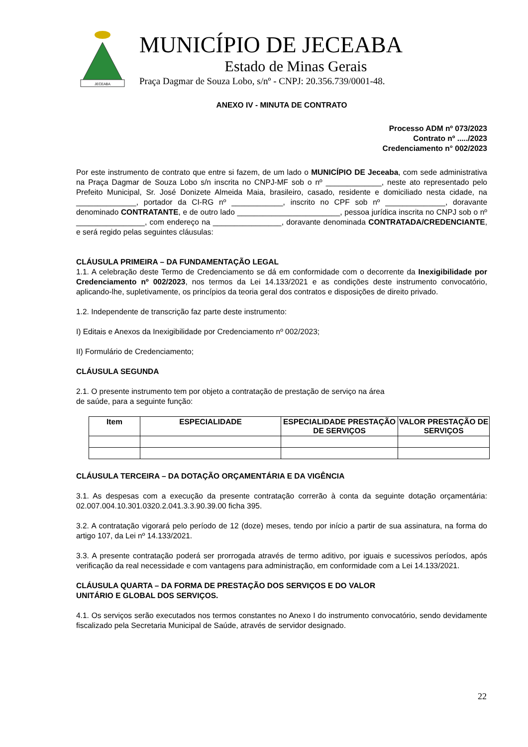JECEABA
MUNICÍPIO DE JECEABA
Estado de Minas Gerais
Praça Dagmar de Souza Lobo, s/nº - CNPJ: 20.356.739/0001-48.
ANEXO IV - MINUTA DE CONTRATO
Processo ADM nº 073/2023
Contrato nº ...../2023
Credenciamento n° 002/2023
Por este instrumento de contrato que entre si fazem, de um lado o MUNICÍPIO DE Jeceaba, com sede administrativa na Praça Dagmar de Souza Lobo s/n inscrita no CNPJ-MF sob o nº _____________, neste ato representado pelo Prefeito Municipal, Sr. José Donizete Almeida Maia, brasileiro, casado, residente e domiciliado nesta cidade, na ______________, portador da CI-RG nº ____________, inscrito no CPF sob nº ______________, doravante denominado CONTRATANTE, e de outro lado ________________________, pessoa jurídica inscrita no CNPJ sob o nº ________________, com endereço na ________________, doravante denominada CONTRATADA/CREDENCIANTE, e será regido pelas seguintes cláusulas:
CLÁUSULA PRIMEIRA – DA FUNDAMENTAÇÃO LEGAL
1.1. A celebração deste Termo de Credenciamento se dá em conformidade com o decorrente da Inexigibilidade por Credenciamento nº 002/2023, nos termos da Lei 14.133/2021 e as condições deste instrumento convocatório, aplicando-lhe, supletivamente, os princípios da teoria geral dos contratos e disposições de direito privado.
1.2. Independente de transcrição faz parte deste instrumento:
I) Editais e Anexos da Inexigibilidade por Credenciamento nº 002/2023;
II) Formulário de Credenciamento;
CLÁUSULA SEGUNDA
2.1. O presente instrumento tem por objeto a contratação de prestação de serviço na área
de saúde, para a seguinte função:
| Item | ESPECIALIDADE | ESPECIALIDADE PRESTAÇÃO DE SERVIÇOS | VALOR PRESTAÇÃO DE SERVIÇOS |
| --- | --- | --- | --- |
CLÁUSULA TERCEIRA – DA DOTAÇÃO ORÇAMENTÁRIA E DA VIGÊNCIA
3.1. As despesas com a execução da presente contratação correrão à conta da seguinte dotação orçamentária: 02.007.004.10.301.0320.2.041.3.3.90.39.00 ficha 395.
3.2. A contratação vigorará pelo período de 12 (doze) meses, tendo por início a partir de sua assinatura, na forma do artigo 107, da Lei nº 14.133/2021.
3.3. A presente contratação poderá ser prorrogada através de termo aditivo, por iguais e sucessivos períodos, após verificação da real necessidade e com vantagens para administração, em conformidade com a Lei 14.133/2021.
CLÁUSULA QUARTA – DA FORMA DE PRESTAÇÃO DOS SERVIÇOS E DO VALOR
UNITÁRIO E GLOBAL DOS SERVIÇOS.
4.1. Os serviços serão executados nos termos constantes no Anexo I do instrumento convocatório, sendo devidamente fiscalizado pela Secretaria Municipal de Saúde, através de servidor designado.
22